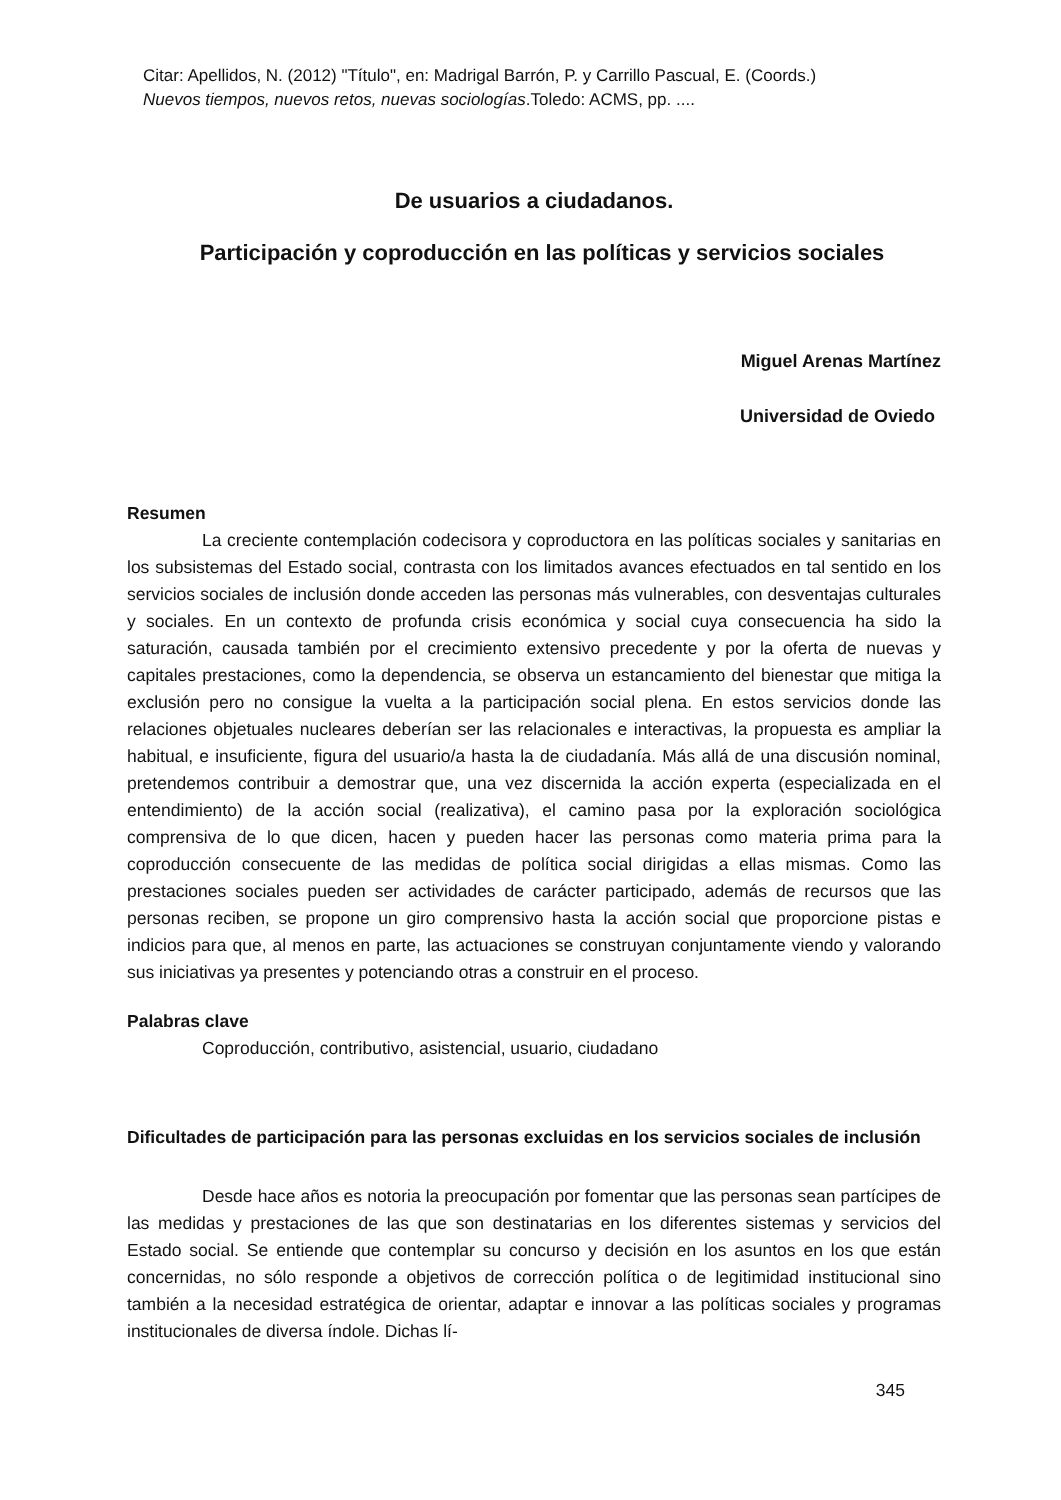Citar: Apellidos, N. (2012) "Título", en: Madrigal Barrón, P. y Carrillo Pascual, E. (Coords.)
Nuevos tiempos, nuevos retos, nuevas sociologías.Toledo: ACMS, pp. ....
De usuarios a ciudadanos.
Participación y coproducción en las políticas y servicios sociales
Miguel Arenas Martínez
Universidad de Oviedo
Resumen
La creciente contemplación codecisora y coproductora en las políticas sociales y sanitarias en los subsistemas del Estado social, contrasta con los limitados avances efectuados en tal sentido en los servicios sociales de inclusión donde acceden las personas más vulnerables, con desventajas culturales y sociales. En un contexto de profunda crisis económica y social cuya consecuencia ha sido la saturación, causada también por el crecimiento extensivo precedente y por la oferta de nuevas y capitales prestaciones, como la dependencia, se observa un estancamiento del bienestar que mitiga la exclusión pero no consigue la vuelta a la participación social plena. En estos servicios donde las relaciones objetuales nucleares deberían ser las relacionales e interactivas, la propuesta es ampliar la habitual, e insuficiente, figura del usuario/a hasta la de ciudadanía. Más allá de una discusión nominal, pretendemos contribuir a demostrar que, una vez discernida la acción experta (especializada en el entendimiento) de la acción social (realizativa), el camino pasa por la exploración sociológica comprensiva de lo que dicen, hacen y pueden hacer las personas como materia prima para la coproducción consecuente de las medidas de política social dirigidas a ellas mismas. Como las prestaciones sociales pueden ser actividades de carácter participado, además de recursos que las personas reciben, se propone un giro comprensivo hasta la acción social que proporcione pistas e indicios para que, al menos en parte, las actuaciones se construyan conjuntamente viendo y valorando sus iniciativas ya presentes y potenciando otras a construir en el proceso.
Palabras clave
Coproducción, contributivo, asistencial, usuario, ciudadano
Dificultades de participación para las personas excluidas en los servicios sociales de inclusión
Desde hace años es notoria la preocupación por fomentar que las personas sean partícipes de las medidas y prestaciones de las que son destinatarias en los diferentes sistemas y servicios del Estado social. Se entiende que contemplar su concurso y decisión en los asuntos en los que están concernidas, no sólo responde a objetivos de corrección política o de legitimidad institucional sino también a la necesidad estratégica de orientar, adaptar e innovar a las políticas sociales y programas institucionales de diversa índole. Dichas lí-
345